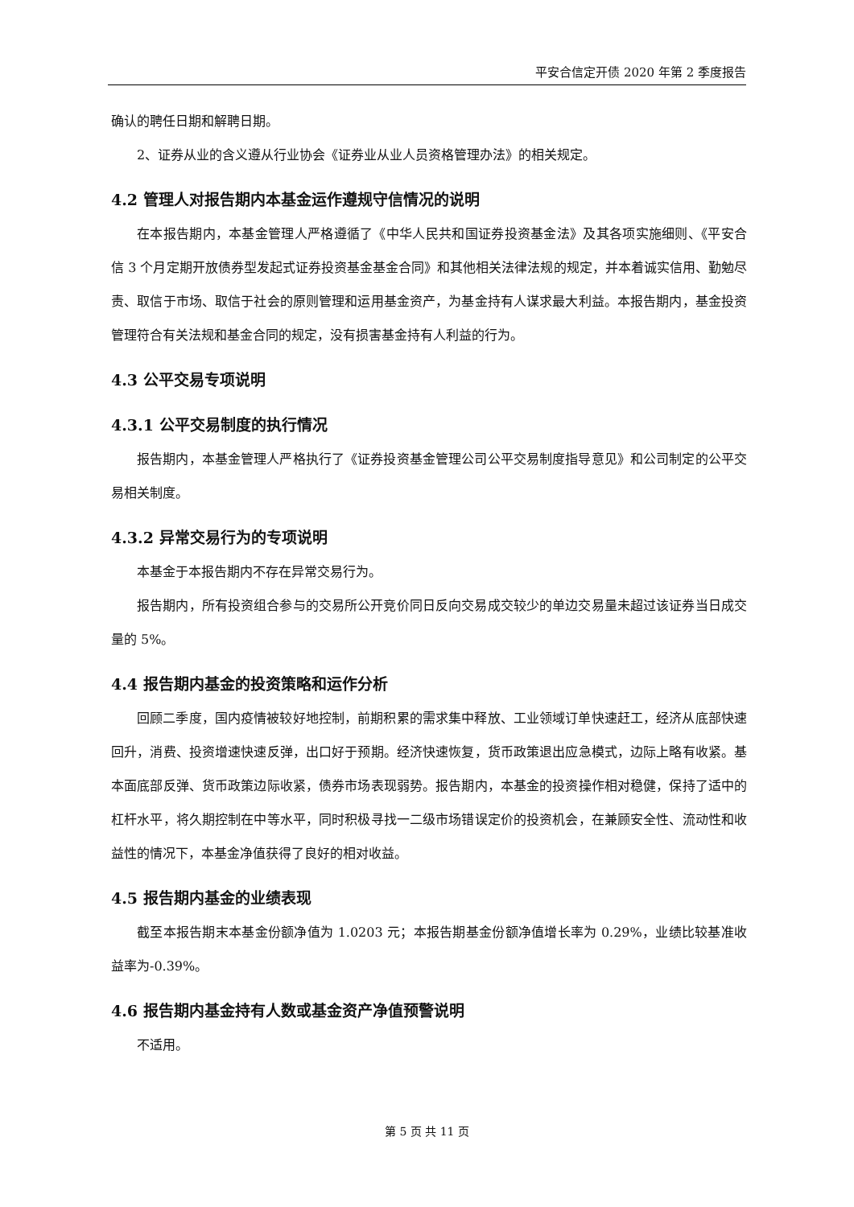平安合信定开债 2020 年第 2 季度报告
确认的聘任日期和解聘日期。
2、证券从业的含义遵从行业协会《证券业从业人员资格管理办法》的相关规定。
4.2 管理人对报告期内本基金运作遵规守信情况的说明
在本报告期内，本基金管理人严格遵循了《中华人民共和国证券投资基金法》及其各项实施细则、《平安合信 3 个月定期开放债券型发起式证券投资基金基金合同》和其他相关法律法规的规定，并本着诚实信用、勤勉尽责、取信于市场、取信于社会的原则管理和运用基金资产，为基金持有人谋求最大利益。本报告期内，基金投资管理符合有关法规和基金合同的规定，没有损害基金持有人利益的行为。
4.3 公平交易专项说明
4.3.1 公平交易制度的执行情况
报告期内，本基金管理人严格执行了《证券投资基金管理公司公平交易制度指导意见》和公司制定的公平交易相关制度。
4.3.2 异常交易行为的专项说明
本基金于本报告期内不存在异常交易行为。
报告期内，所有投资组合参与的交易所公开竞价同日反向交易成交较少的单边交易量未超过该证券当日成交量的 5%。
4.4 报告期内基金的投资策略和运作分析
回顾二季度，国内疫情被较好地控制，前期积累的需求集中释放、工业领域订单快速赶工，经济从底部快速回升，消费、投资增速快速反弹，出口好于预期。经济快速恢复，货币政策退出应急模式，边际上略有收紧。基本面底部反弹、货币政策边际收紧，债券市场表现弱势。报告期内，本基金的投资操作相对稳健，保持了适中的杠杆水平，将久期控制在中等水平，同时积极寻找一二级市场错误定价的投资机会，在兼顾安全性、流动性和收益性的情况下，本基金净值获得了良好的相对收益。
4.5 报告期内基金的业绩表现
截至本报告期末本基金份额净值为 1.0203 元；本报告期基金份额净值增长率为 0.29%，业绩比较基准收益率为-0.39%。
4.6 报告期内基金持有人数或基金资产净值预警说明
不适用。
第 5 页 共 11 页